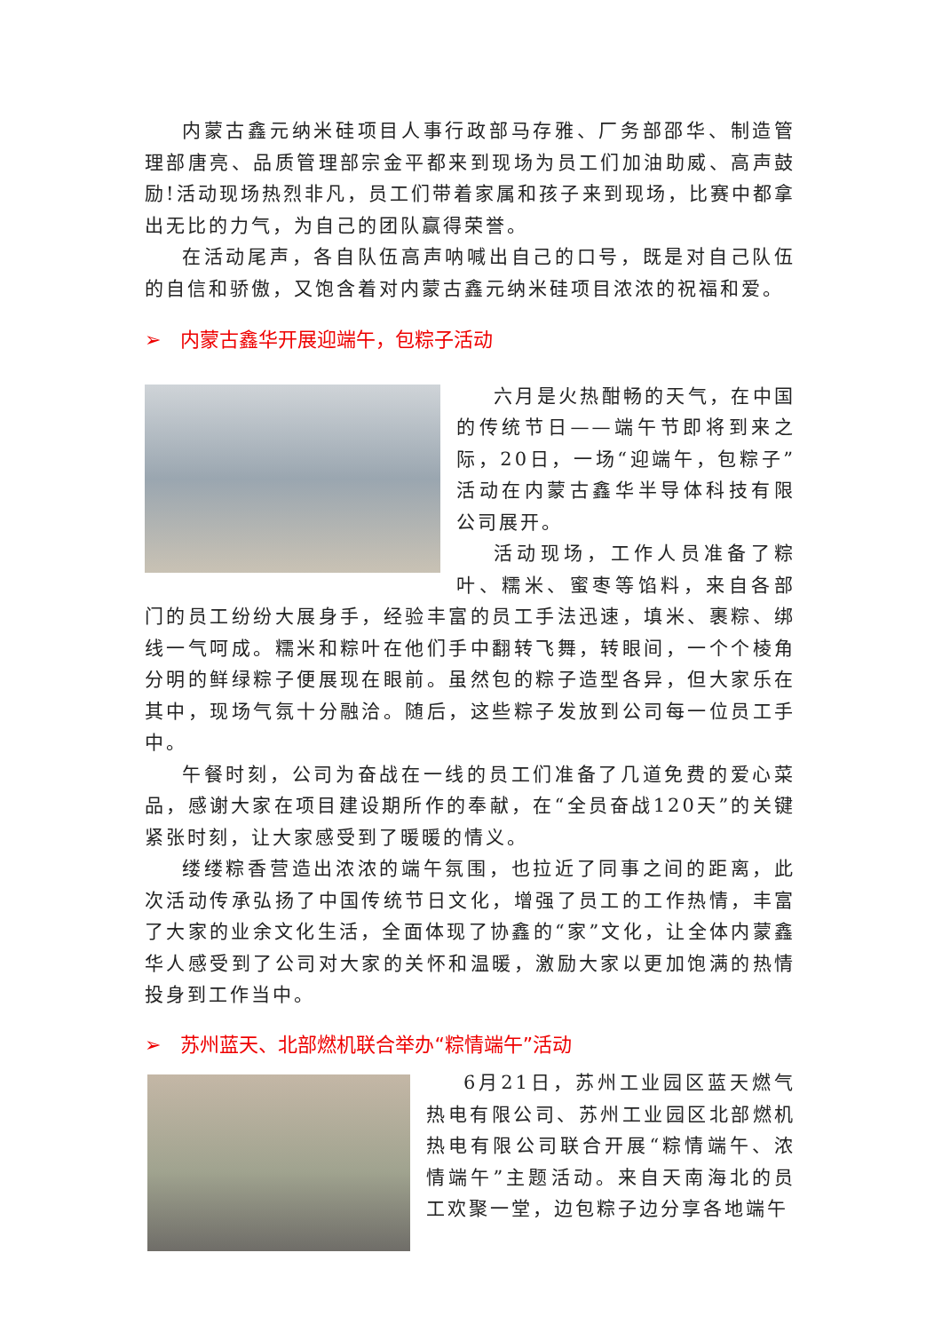内蒙古鑫元纳米硅项目人事行政部马存雅、厂务部邵华、制造管理部唐亮、品质管理部宗金平都来到现场为员工们加油助威、高声鼓励!活动现场热烈非凡，员工们带着家属和孩子来到现场，比赛中都拿出无比的力气，为自己的团队赢得荣誉。
在活动尾声，各自队伍高声呐喊出自己的口号，既是对自己队伍的自信和骄傲，又饱含着对内蒙古鑫元纳米硅项目浓浓的祝福和爱。
➢ 内蒙古鑫华开展迎端午，包粽子活动
六月是火热酣畅的天气，在中国的传统节日——端午节即将到来之际，20日，一场“迎端午，包粽子”活动在内蒙古鑫华半导体科技有限公司展开。
活动现场，工作人员准备了粽叶、糯米、蜜枣等馅料，来自各部门的员工纷纷大展身手，经验丰富的员工手法迅速，填米、裹粽、绑线一气呵成。糯米和粽叶在他们手中翻转飞舞，转眼间，一个个棱角分明的鲜绿粽子便展现在眼前。虽然包的粽子造型各异，但大家乐在其中，现场气氛十分融洽。随后，这些粽子发放到公司每一位员工手中。
午餐时刻，公司为奋战在一线的员工们准备了几道免费的爱心菜品，感谢大家在项目建设期所作的奉献，在“全员奋战120天”的关键紧张时刻，让大家感受到了暖暖的情义。
缕缕粽香营造出浓浓的端午氛围，也拉近了同事之间的距离，此次活动传承弘扬了中国传统节日文化，增强了员工的工作热情，丰富了大家的业余文化生活，全面体现了协鑫的“家”文化，让全体内蒙鑫华人感受到了公司对大家的关怀和温暖，激励大家以更加饱满的热情投身到工作当中。
➢ 苏州蓝天、北部燃机联合举办“粽情端午”活动
6月21日，苏州工业园区蓝天燃气热电有限公司、苏州工业园区北部燃机热电有限公司联合开展“粽情端午、浓情端午”主题活动。来自天南海北的员工欢聚一堂，边包粽子边分享各地端午